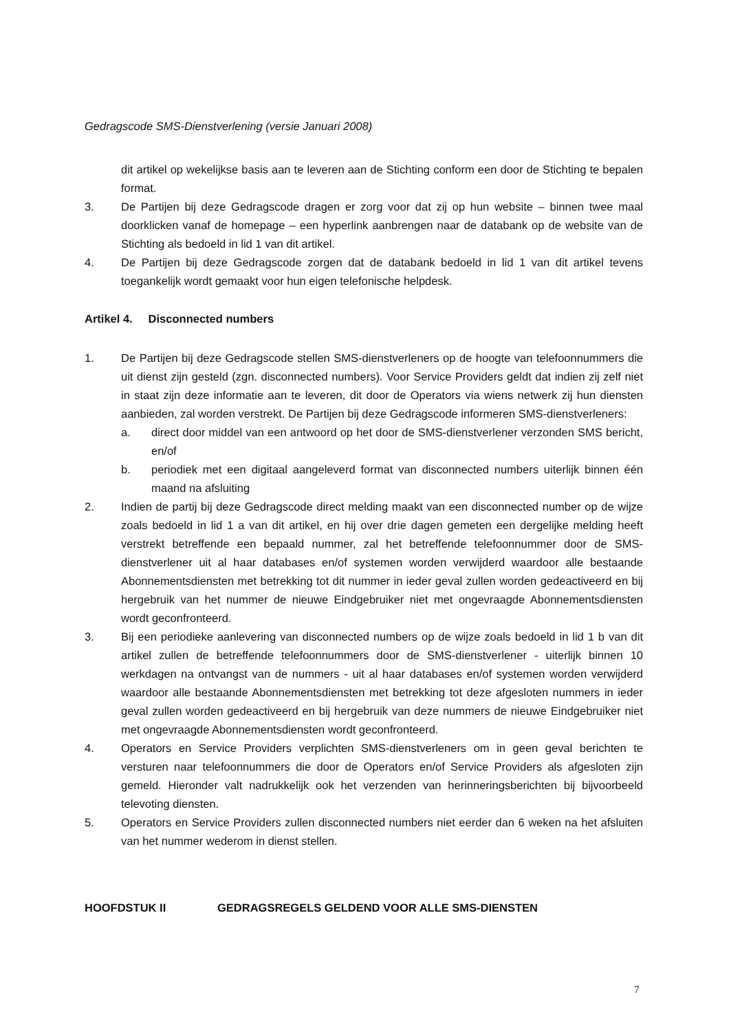Gedragscode SMS-Dienstverlening (versie Januari 2008)
dit artikel op wekelijkse basis aan te leveren aan de Stichting conform een door de Stichting te bepalen format.
3. De Partijen bij deze Gedragscode dragen er zorg voor dat zij op hun website – binnen twee maal doorklicken vanaf de homepage – een hyperlink aanbrengen naar de databank op de website van de Stichting als bedoeld in lid 1 van dit artikel.
4. De Partijen bij deze Gedragscode zorgen dat de databank bedoeld in lid 1 van dit artikel tevens toegankelijk wordt gemaakt voor hun eigen telefonische helpdesk.
Artikel 4. Disconnected numbers
1. De Partijen bij deze Gedragscode stellen SMS-dienstverleners op de hoogte van telefoonnummers die uit dienst zijn gesteld (zgn. disconnected numbers). Voor Service Providers geldt dat indien zij zelf niet in staat zijn deze informatie aan te leveren, dit door de Operators via wiens netwerk zij hun diensten aanbieden, zal worden verstrekt. De Partijen bij deze Gedragscode informeren SMS-dienstverleners:
a. direct door middel van een antwoord op het door de SMS-dienstverlener verzonden SMS bericht, en/of
b. periodiek met een digitaal aangeleverd format van disconnected numbers uiterlijk binnen één maand na afsluiting
2. Indien de partij bij deze Gedragscode direct melding maakt van een disconnected number op de wijze zoals bedoeld in lid 1 a van dit artikel, en hij over drie dagen gemeten een dergelijke melding heeft verstrekt betreffende een bepaald nummer, zal het betreffende telefoonnummer door de SMS-dienstverlener uit al haar databases en/of systemen worden verwijderd waardoor alle bestaande Abonnementsdiensten met betrekking tot dit nummer in ieder geval zullen worden gedeactiveerd en bij hergebruik van het nummer de nieuwe Eindgebruiker niet met ongevraagde Abonnementsdiensten wordt geconfronteerd.
3. Bij een periodieke aanlevering van disconnected numbers op de wijze zoals bedoeld in lid 1 b van dit artikel zullen de betreffende telefoonnummers door de SMS-dienstverlener - uiterlijk binnen 10 werkdagen na ontvangst van de nummers - uit al haar databases en/of systemen worden verwijderd waardoor alle bestaande Abonnementsdiensten met betrekking tot deze afgesloten nummers in ieder geval zullen worden gedeactiveerd en bij hergebruik van deze nummers de nieuwe Eindgebruiker niet met ongevraagde Abonnementsdiensten wordt geconfronteerd.
4. Operators en Service Providers verplichten SMS-dienstverleners om in geen geval berichten te versturen naar telefoonnummers die door de Operators en/of Service Providers als afgesloten zijn gemeld. Hieronder valt nadrukkelijk ook het verzenden van herinneringsberichten bij bijvoorbeeld televoting diensten.
5. Operators en Service Providers zullen disconnected numbers niet eerder dan 6 weken na het afsluiten van het nummer wederom in dienst stellen.
HOOFDSTUK II GEDRAGSREGELS GELDEND VOOR ALLE SMS-DIENSTEN
7